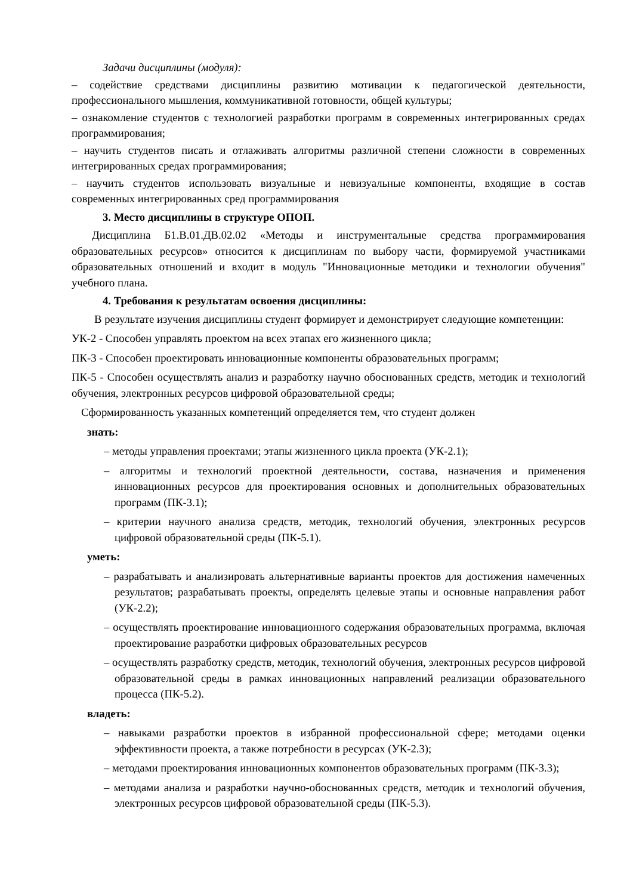Задачи дисциплины (модуля):
– содействие средствами дисциплины развитию мотивации к педагогической деятельности, профессионального мышления, коммуникативной готовности, общей культуры;
– ознакомление студентов с технологией разработки программ в современных интегрированных средах программирования;
– научить студентов писать и отлаживать алгоритмы различной степени сложности в современных интегрированных средах программирования;
– научить студентов использовать визуальные и невизуальные компоненты, входящие в состав современных интегрированных сред программирования
3. Место дисциплины в структуре ОПОП.
Дисциплина Б1.В.01.ДВ.02.02 «Методы и инструментальные средства программирования образовательных ресурсов» относится к дисциплинам по выбору части, формируемой участниками образовательных отношений и входит в модуль "Инновационные методики и технологии обучения" учебного плана.
4. Требования к результатам освоения дисциплины:
В результате изучения дисциплины студент формирует и демонстрирует следующие компетенции:
УК-2 - Способен управлять проектом на всех этапах его жизненного цикла;
ПК-3 - Способен проектировать инновационные компоненты образовательных программ;
ПК-5 - Способен осуществлять анализ и разработку научно обоснованных средств, методик и технологий обучения, электронных ресурсов цифровой образовательной среды;
Сформированность указанных компетенций определяется тем, что студент должен
знать:
– методы управления проектами; этапы жизненного цикла проекта (УК-2.1);
– алгоритмы и технологий проектной деятельности, состава, назначения и применения инновационных ресурсов для проектирования основных и дополнительных образовательных программ (ПК-3.1);
– критерии научного анализа средств, методик, технологий обучения, электронных ресурсов цифровой образовательной среды (ПК-5.1).
уметь:
– разрабатывать и анализировать альтернативные варианты проектов для достижения намеченных результатов; разрабатывать проекты, определять целевые этапы и основные направления работ (УК-2.2);
– осуществлять проектирование инновационного содержания образовательных программа, включая проектирование разработки цифровых образовательных ресурсов
– осуществлять разработку средств, методик, технологий обучения, электронных ресурсов цифровой образовательной среды в рамках инновационных направлений реализации образовательного процесса (ПК-5.2).
владеть:
– навыками разработки проектов в избранной профессиональной сфере; методами оценки эффективности проекта, а также потребности в ресурсах (УК-2.3);
– методами проектирования инновационных компонентов образовательных программ (ПК-3.3);
– методами анализа и разработки научно-обоснованных средств, методик и технологий обучения, электронных ресурсов цифровой образовательной среды (ПК-5.3).